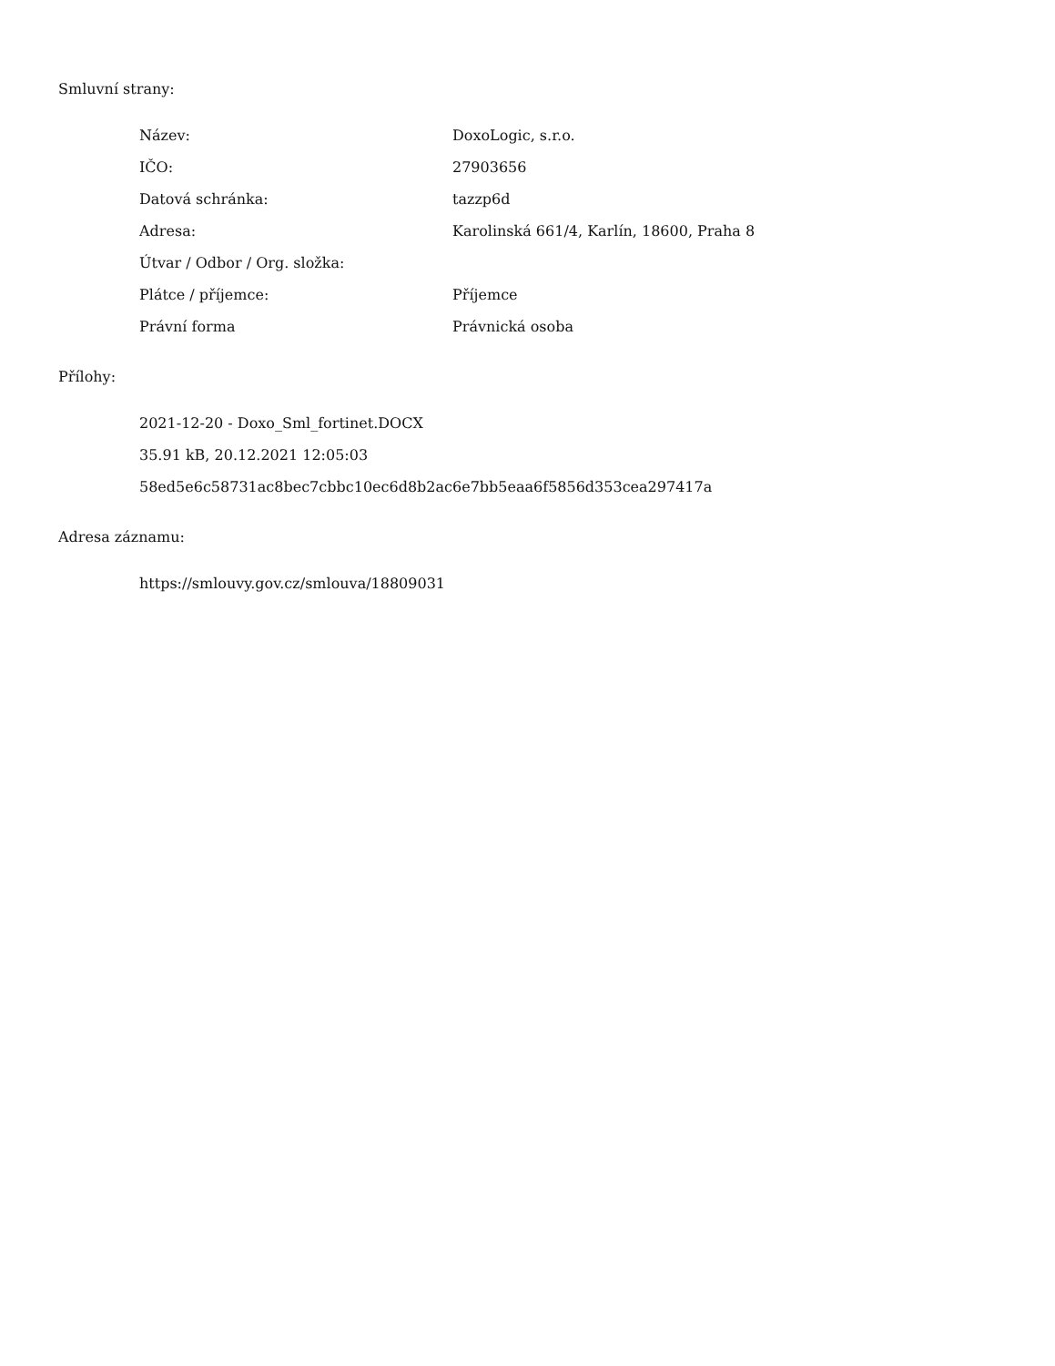Smluvní strany:
| Název: | DoxoLogic, s.r.o. |
| IČO: | 27903656 |
| Datová schránka: | tazzp6d |
| Adresa: | Karolinská 661/4, Karlín, 18600, Praha 8 |
| Útvar / Odbor / Org. složka: | |
| Plátce / příjemce: | Příjemce |
| Právní forma | Právnická osoba |
Přílohy:
2021-12-20 - Doxo_Sml_fortinet.DOCX
35.91 kB, 20.12.2021 12:05:03
58ed5e6c58731ac8bec7cbbc10ec6d8b2ac6e7bb5eaa6f5856d353cea297417a
Adresa záznamu:
https://smlouvy.gov.cz/smlouva/18809031